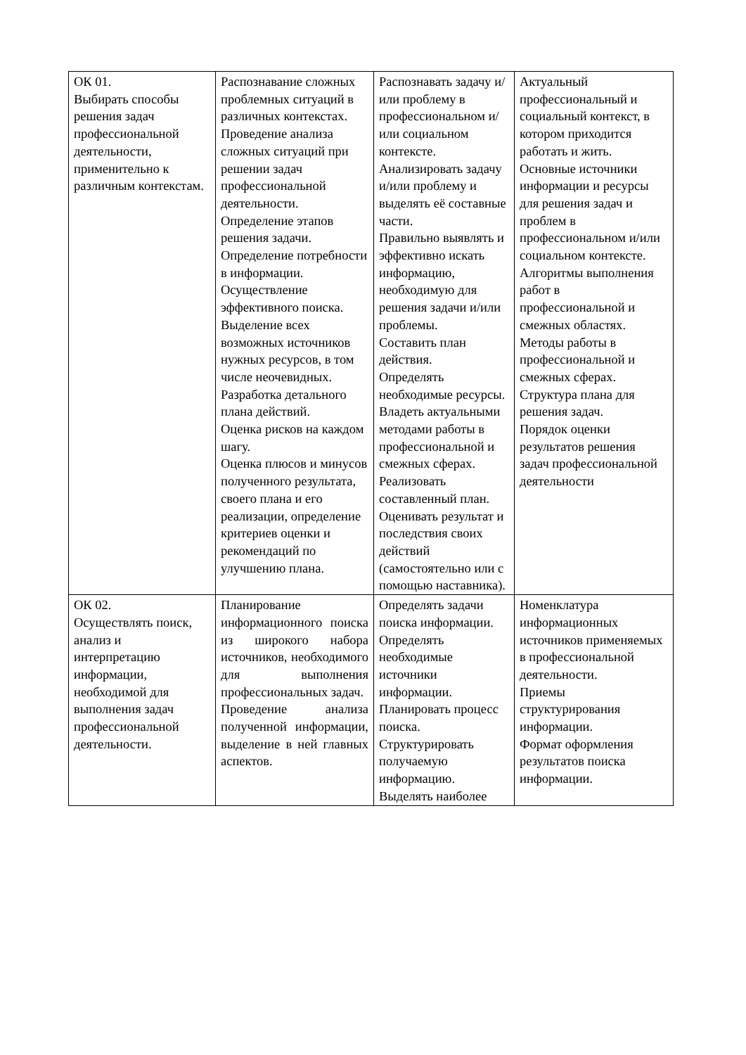| ОК 01. Выбирать способы решения задач профессиональной деятельности, применительно к различным контекстам. | Распознавание сложных проблемных ситуаций в различных контекстах. Проведение анализа сложных ситуаций при решении задач профессиональной деятельности. Определение этапов решения задачи. Определение потребности в информации. Осуществление эффективного поиска. Выделение всех возможных источников нужных ресурсов, в том числе неочевидных. Разработка детального плана действий. Оценка рисков на каждом шагу. Оценка плюсов и минусов полученного результата, своего плана и его реализации, определение критериев оценки и рекомендаций по улучшению плана. | Распознавать задачу и/или проблему в профессиональном и/или социальном контексте. Анализировать задачу и/или проблему и выделять её составные части. Правильно выявлять и эффективно искать информацию, необходимую для решения задачи и/или проблемы. Составить план действия. Определять необходимые ресурсы. Владеть актуальными методами работы в профессиональной и смежных сферах. Реализовать составленный план. Оценивать результат и последствия своих действий (самостоятельно или с помощью наставника). | Актуальный профессиональный и социальный контекст, в котором приходится работать и жить. Основные источники информации и ресурсы для решения задач и проблем в профессиональном и/или социальном контексте. Алгоритмы выполнения работ в профессиональной и смежных областях. Методы работы в профессиональной и смежных сферах. Структура плана для решения задач. Порядок оценки результатов решения задач профессиональной деятельности |
| ОК 02. Осуществлять поиск, анализ и интерпретацию информации, необходимой для выполнения задач профессиональной деятельности. | Планирование информационного поиска из широкого набора источников, необходимого для выполнения профессиональных задач. Проведение анализа полученной информации, выделение в ней главных аспектов. | Определять задачи поиска информации. Определять необходимые источники информации. Планировать процесс поиска. Структурировать получаемую информацию. Выделять наиболее | Номенклатура информационных источников применяемых в профессиональной деятельности. Приемы структурирования информации. Формат оформления результатов поиска информации. |